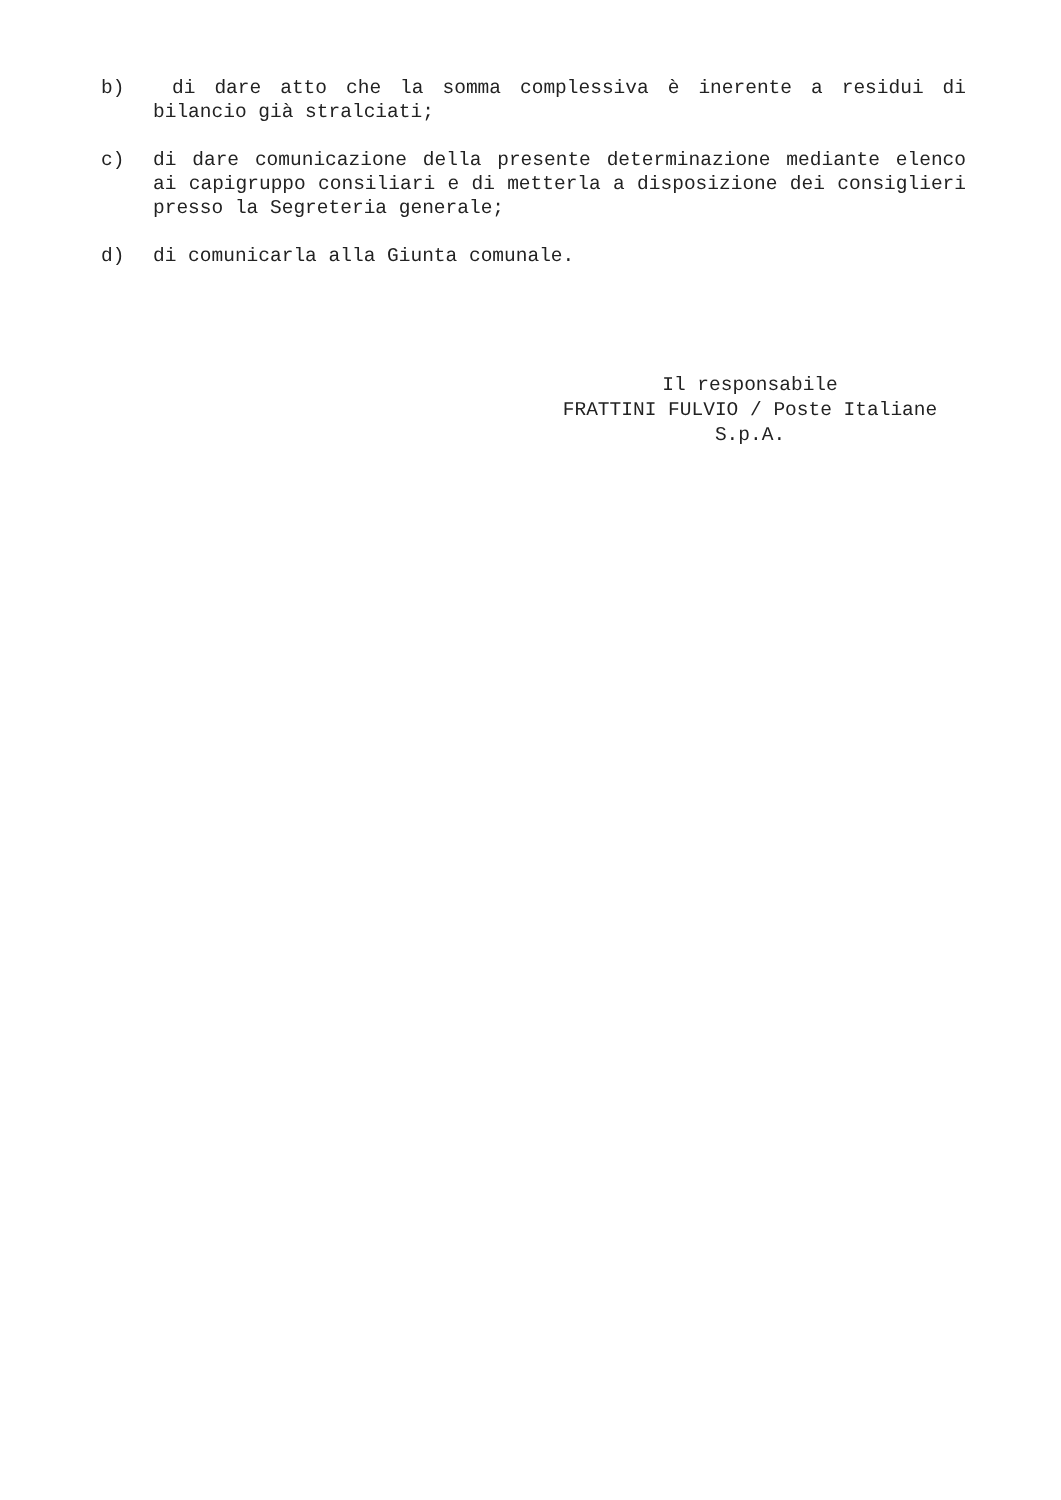b) di dare atto che la somma complessiva è inerente a residui di bilancio già stralciati;
c) di dare comunicazione della presente determinazione mediante elenco ai capigruppo consiliari e di metterla a disposizione dei consiglieri presso la Segreteria generale;
d) di comunicarla alla Giunta comunale.
Il responsabile
FRATTINI FULVIO / Poste Italiane
S.p.A.